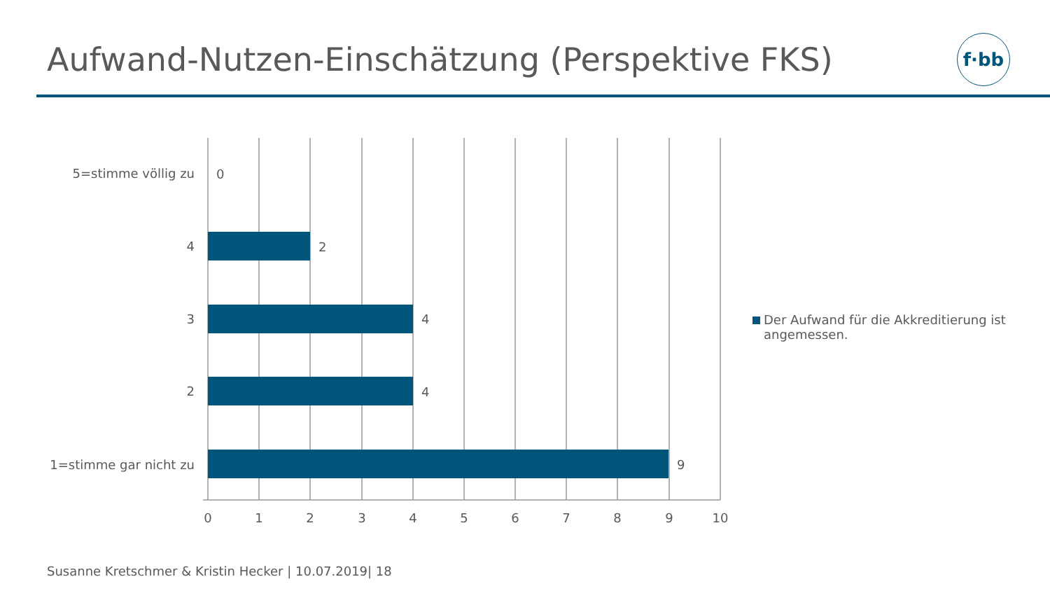Aufwand-Nutzen-Einschätzung (Perspektive FKS)
f·bb
5=stimme völlig zu
4
3
2
1=stimme gar nicht zu
0
2
4
4
9
0
1
2
3
4
5
6
7
8
9
10
Der Aufwand für die Akkreditierung ist angemessen.
Susanne Kretschmer & Kristin Hecker | 10.07.2019| 18